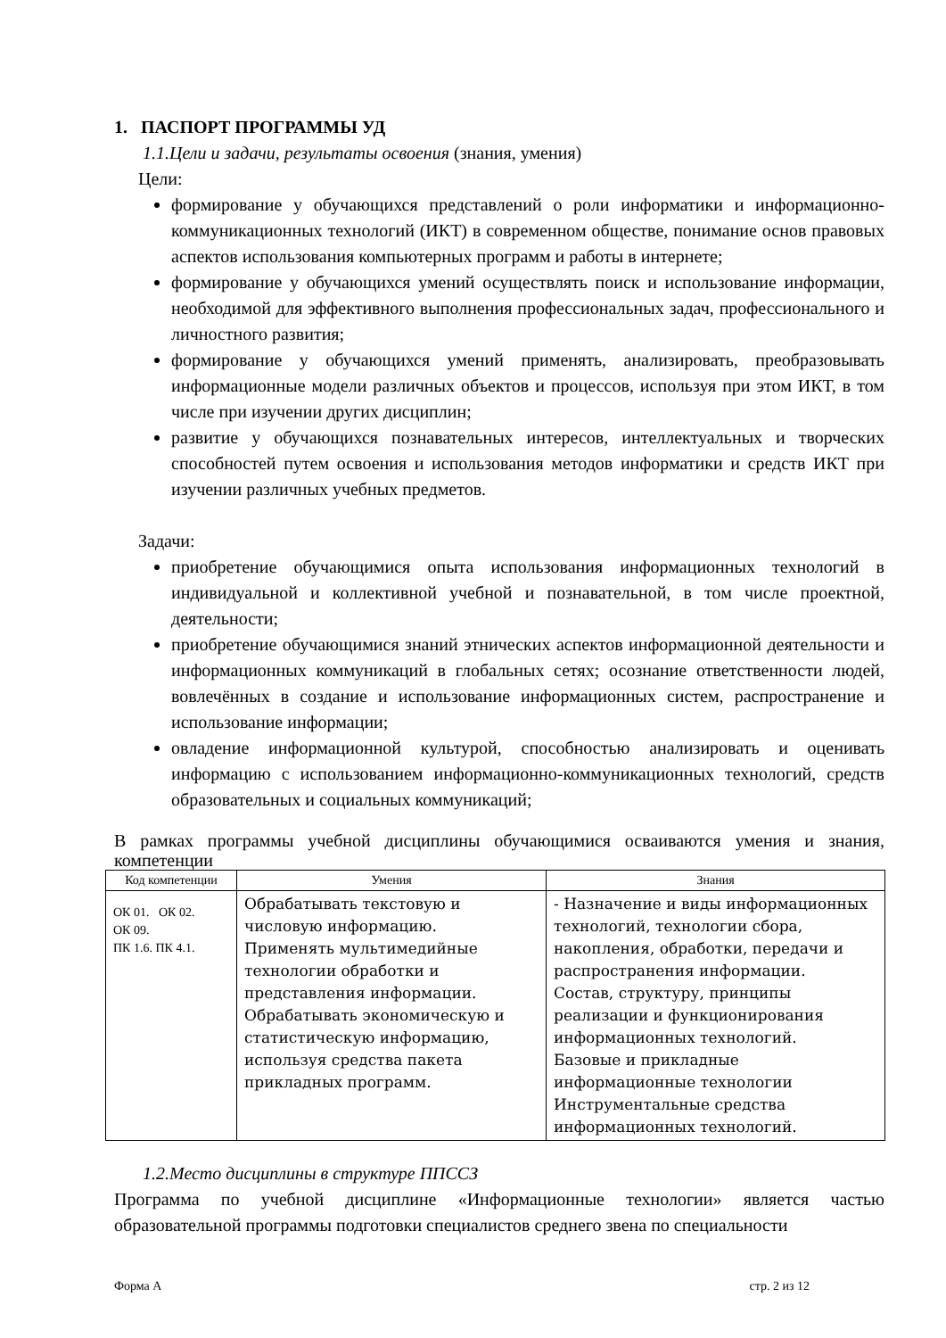1. ПАСПОРТ ПРОГРАММЫ УД
1.1.Цели и задачи, результаты освоения (знания, умения)
Цели:
формирование у обучающихся представлений о роли информатики и информационно-коммуникационных технологий (ИКТ) в современном обществе, понимание основ правовых аспектов использования компьютерных программ и работы в интернете;
формирование у обучающихся умений осуществлять поиск и использование информации, необходимой для эффективного выполнения профессиональных задач, профессионального и личностного развития;
формирование у обучающихся умений применять, анализировать, преобразовывать информационные модели различных объектов и процессов, используя при этом ИКТ, в том числе при изучении других дисциплин;
развитие у обучающихся познавательных интересов, интеллектуальных и творческих способностей путем освоения и использования методов информатики и средств ИКТ при изучении различных учебных предметов.
Задачи:
приобретение обучающимися опыта использования информационных технологий в индивидуальной и коллективной учебной и познавательной, в том числе проектной, деятельности;
приобретение обучающимися знаний этнических аспектов информационной деятельности и информационных коммуникаций в глобальных сетях; осознание ответственности людей, вовлечённых в создание и использование информационных систем, распространение и использование информации;
овладение информационной культурой, способностью анализировать и оценивать информацию с использованием информационно-коммуникационных технологий, средств образовательных и социальных коммуникаций;
В рамках программы учебной дисциплины обучающимися осваиваются умения и знания, компетенции
| Код компетенции | Умения | Знания |
| --- | --- | --- |
| ОК 01. ОК 02. ОК 09. ПК 1.6. ПК 4.1. | Обрабатывать текстовую и числовую информацию. Применять мультимедийные технологии обработки и представления информации. Обрабатывать экономическую и статистическую информацию, используя средства пакета прикладных программ. | - Назначение и виды информационных технологий, технологии сбора, накопления, обработки, передачи и распространения информации. Состав, структуру, принципы реализации и функционирования информационных технологий. Базовые и прикладные информационные технологии Инструментальные средства информационных технологий. |
1.2.Место дисциплины в структуре ППССЗ
Программа по учебной дисциплине «Информационные технологии» является частью образовательной программы подготовки специалистов среднего звена по специальности
Форма А стр. 2 из 12